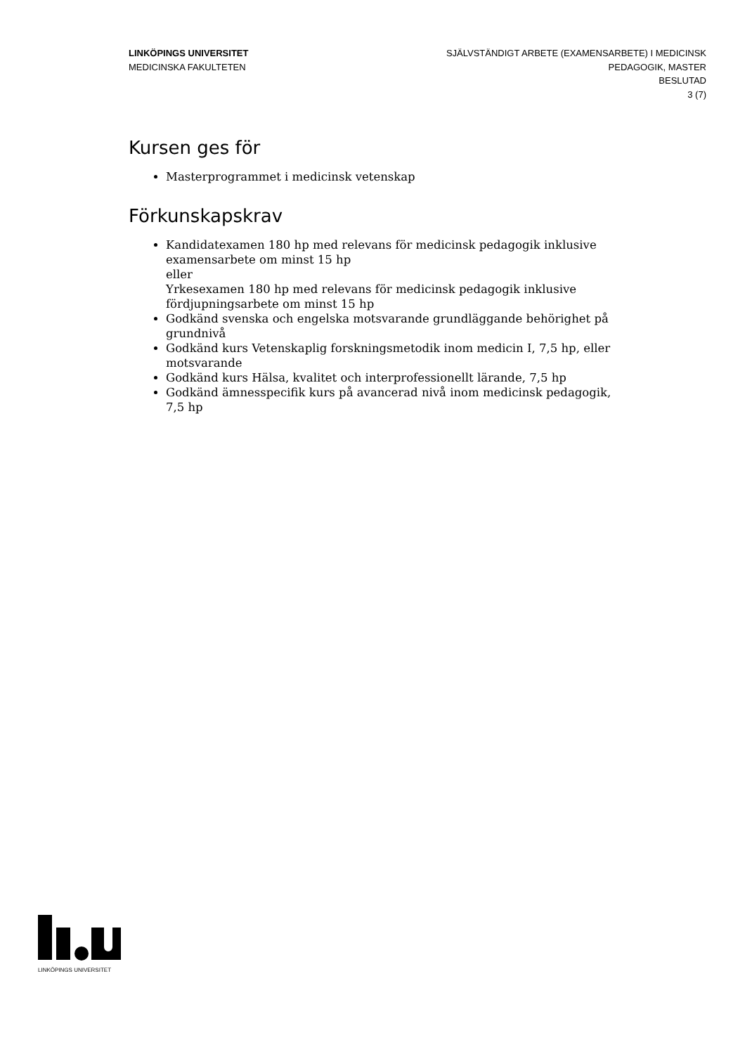LINKÖPINGS UNIVERSITET
MEDICINSKA FAKULTETEN
SJÄLVSTÄNDIGT ARBETE (EXAMENSARBETE) I MEDICINSK
PEDAGOGIK, MASTER
BESLUTAD
3 (7)
Kursen ges för
Masterprogrammet i medicinsk vetenskap
Förkunskapskrav
Kandidatexamen 180 hp med relevans för medicinsk pedagogik inklusive examensarbete om minst 15 hp
eller
Yrkesexamen 180 hp med relevans för medicinsk pedagogik inklusive fördjupningsarbete om minst 15 hp
Godkänd svenska och engelska motsvarande grundläggande behörighet på grundnivå
Godkänd kurs Vetenskaplig forskningsmetodik inom medicin I, 7,5 hp, eller motsvarande
Godkänd kurs Hälsa, kvalitet och interprofessionellt lärande, 7,5 hp
Godkänd ämnesspecifik kurs på avancerad nivå inom medicinsk pedagogik, 7,5 hp
LINKÖPINGS UNIVERSITET